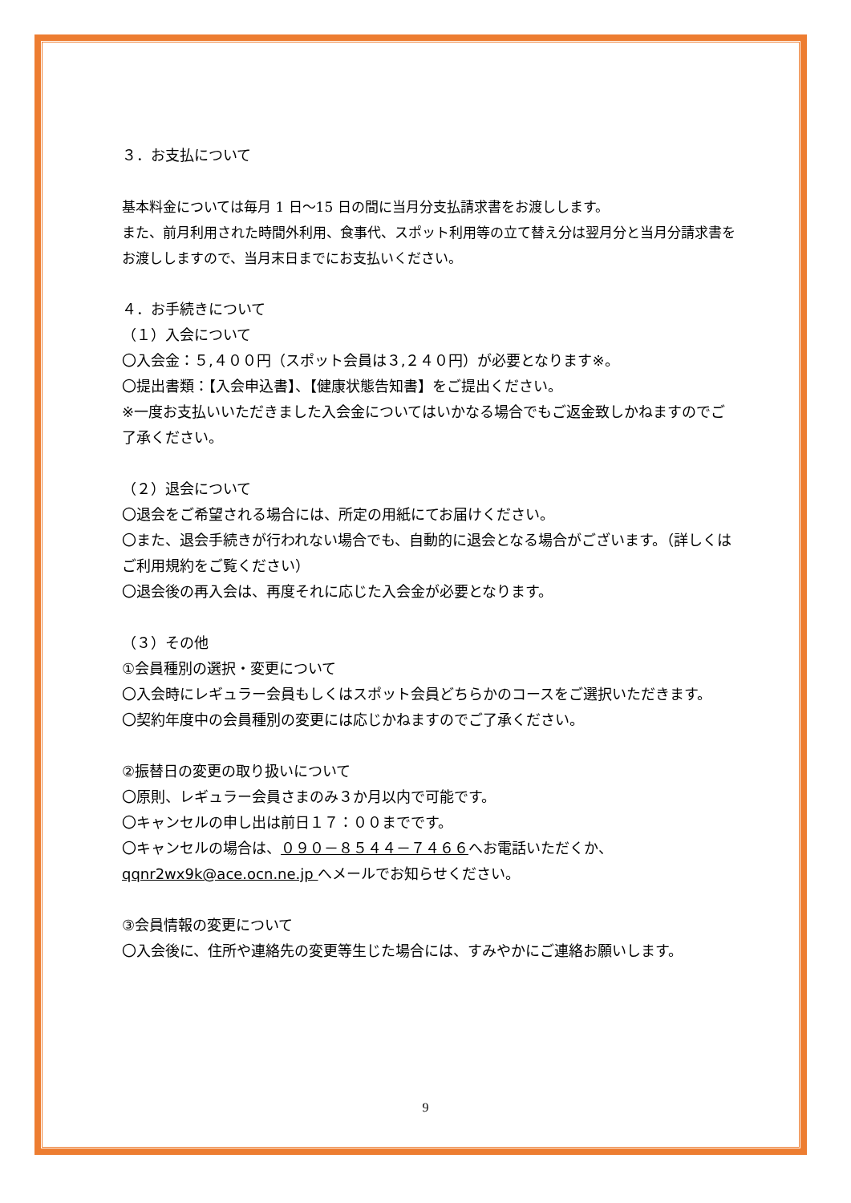３．お支払について
基本料金については毎月 1 日～15 日の間に当月分支払請求書をお渡しします。
また、前月利用された時間外利用、食事代、スポット利用等の立て替え分は翌月分と当月分請求書をお渡ししますので、当月末日までにお支払いください。
４．お手続きについて
（１）入会について
〇入会金：５,４００円（スポット会員は３,２４０円）が必要となります※。
〇提出書類：【入会申込書】、【健康状態告知書】をご提出ください。
※一度お支払いいただきました入会金についてはいかなる場合でもご返金致しかねますのでご了承ください。
（２）退会について
〇退会をご希望される場合には、所定の用紙にてお届けください。
〇また、退会手続きが行われない場合でも、自動的に退会となる場合がございます。（詳しくはご利用規約をご覧ください）
〇退会後の再入会は、再度それに応じた入会金が必要となります。
（３）その他
①会員種別の選択・変更について
〇入会時にレギュラー会員もしくはスポット会員どちらかのコースをご選択いただきます。
〇契約年度中の会員種別の変更には応じかねますのでご了承ください。
②振替日の変更の取り扱いについて
〇原則、レギュラー会員さまのみ３か月以内で可能です。
〇キャンセルの申し出は前日１７：００までです。
〇キャンセルの場合は、０９０－８５４４－７４６６へお電話いただくか、qqnr2wx9k@ace.ocn.ne.jp へメールでお知らせください。
③会員情報の変更について
〇入会後に、住所や連絡先の変更等生じた場合には、すみやかにご連絡お願いします。
9